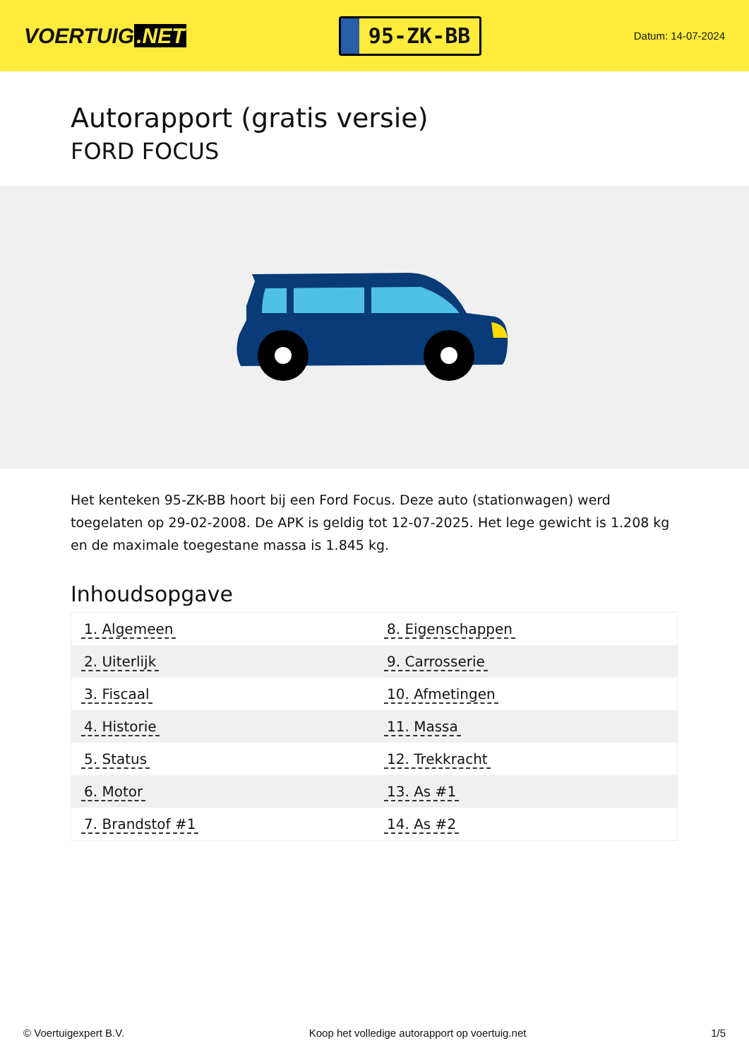VOERTUIG.NET
95-ZK-BB
Datum: 14-07-2024
Autorapport (gratis versie)
FORD FOCUS
Het kenteken 95-ZK-BB hoort bij een Ford Focus. Deze auto (stationwagen) werd toegelaten op 29-02-2008. De APK is geldig tot 12-07-2025. Het lege gewicht is 1.208 kg en de maximale toegestane massa is 1.845 kg.
Inhoudsopgave
| 1. Algemeen | 8. Eigenschappen |
| 2. Uiterlijk | 9. Carrosserie |
| 3. Fiscaal | 10. Afmetingen |
| 4. Historie | 11. Massa |
| 5. Status | 12. Trekkracht |
| 6. Motor | 13. As #1 |
| 7. Brandstof #1 | 14. As #2 |
© Voertuigexpert B.V. Koop het volledige autorapport op voertuig.net 1/5